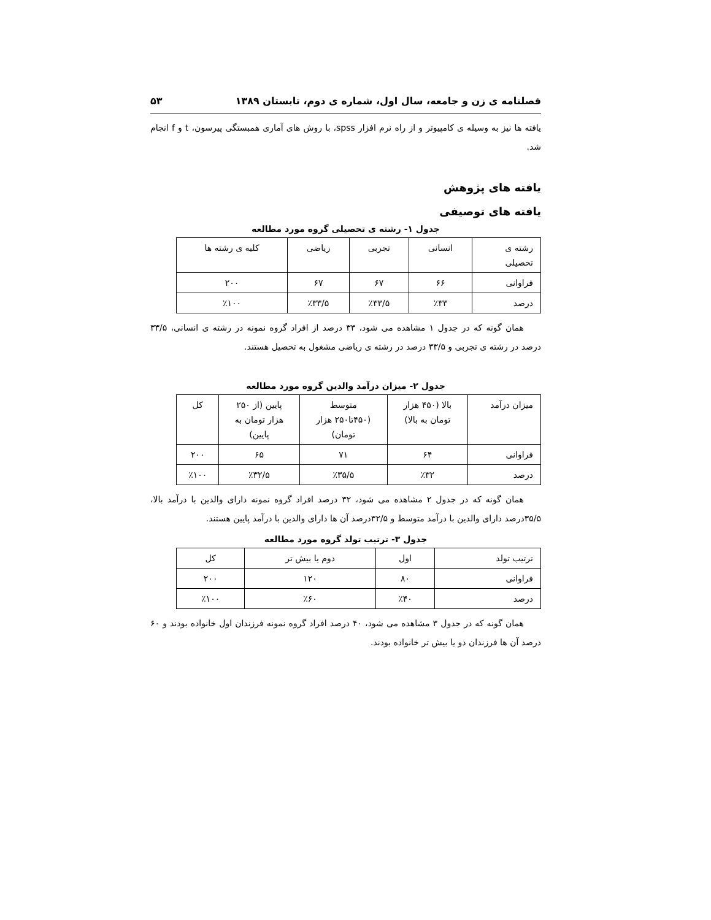فصلنامه ی زن و جامعه، سال اول، شماره ی دوم، تابستان ۱۳۸۹ ۵۳
یافته ها نیز به وسیله ی کامپیوتر و از راه نرم افزار spss، با روش های آماری همبستگی پیرسون، t و f انجام شد.
یافته های پژوهش
یافته های توصیفی
جدول ۱- رشته ی تحصیلی گروه مورد مطالعه
| رشته ی تحصیلی | انسانی | تجربی | ریاضی | کلیه ی رشته ها |
| فراوانی | ۶۶ | ۶۷ | ۶۷ | ۲۰۰ |
| درصد | ٪۳۳ | ٪۳۳/۵ | ٪۳۳/۵ | ٪۱۰۰ |
همان گونه که در جدول ۱ مشاهده می شود، ۳۳ درصد از افراد گروه نمونه در رشته ی انسانی، ۳۳/۵ درصد در رشته ی تجربی و ۳۳/۵ درصد در رشته ی ریاضی مشغول به تحصیل هستند.
جدول ۲- میزان درآمد والدین گروه مورد مطالعه
| میزان درآمد | بالا (۴۵۰ هزار تومان به بالا) | متوسط (۴۵۰تا۲۵۰ هزار تومان) | پایین (از ۲۵۰ هزار تومان به پایین) | کل |
| فراوانی | ۶۴ | ۷۱ | ۶۵ | ۲۰۰ |
| درصد | ٪۳۲ | ٪۳۵/۵ | ٪۳۲/۵ | ٪۱۰۰ |
همان گونه که در جدول ۲ مشاهده می شود، ۳۲ درصد افراد گروه نمونه دارای والدین با درآمد بالا، ۳۵/۵درصد دارای والدین با درآمد متوسط و ۳۲/۵درصد آن ها دارای والدین با درآمد پایین هستند.
جدول ۳- ترتیب تولد گروه مورد مطالعه
| ترتیب تولد | اول | دوم یا بیش تر | کل |
| فراوانی | ۸۰ | ۱۲۰ | ۲۰۰ |
| درصد | ٪۴۰ | ٪۶۰ | ٪۱۰۰ |
همان گونه که در جدول ۳ مشاهده می شود، ۴۰ درصد افراد گروه نمونه فرزندان اول خانواده بودند و ۶۰ درصد آن ها فرزندان دو یا بیش تر خانواده بودند.